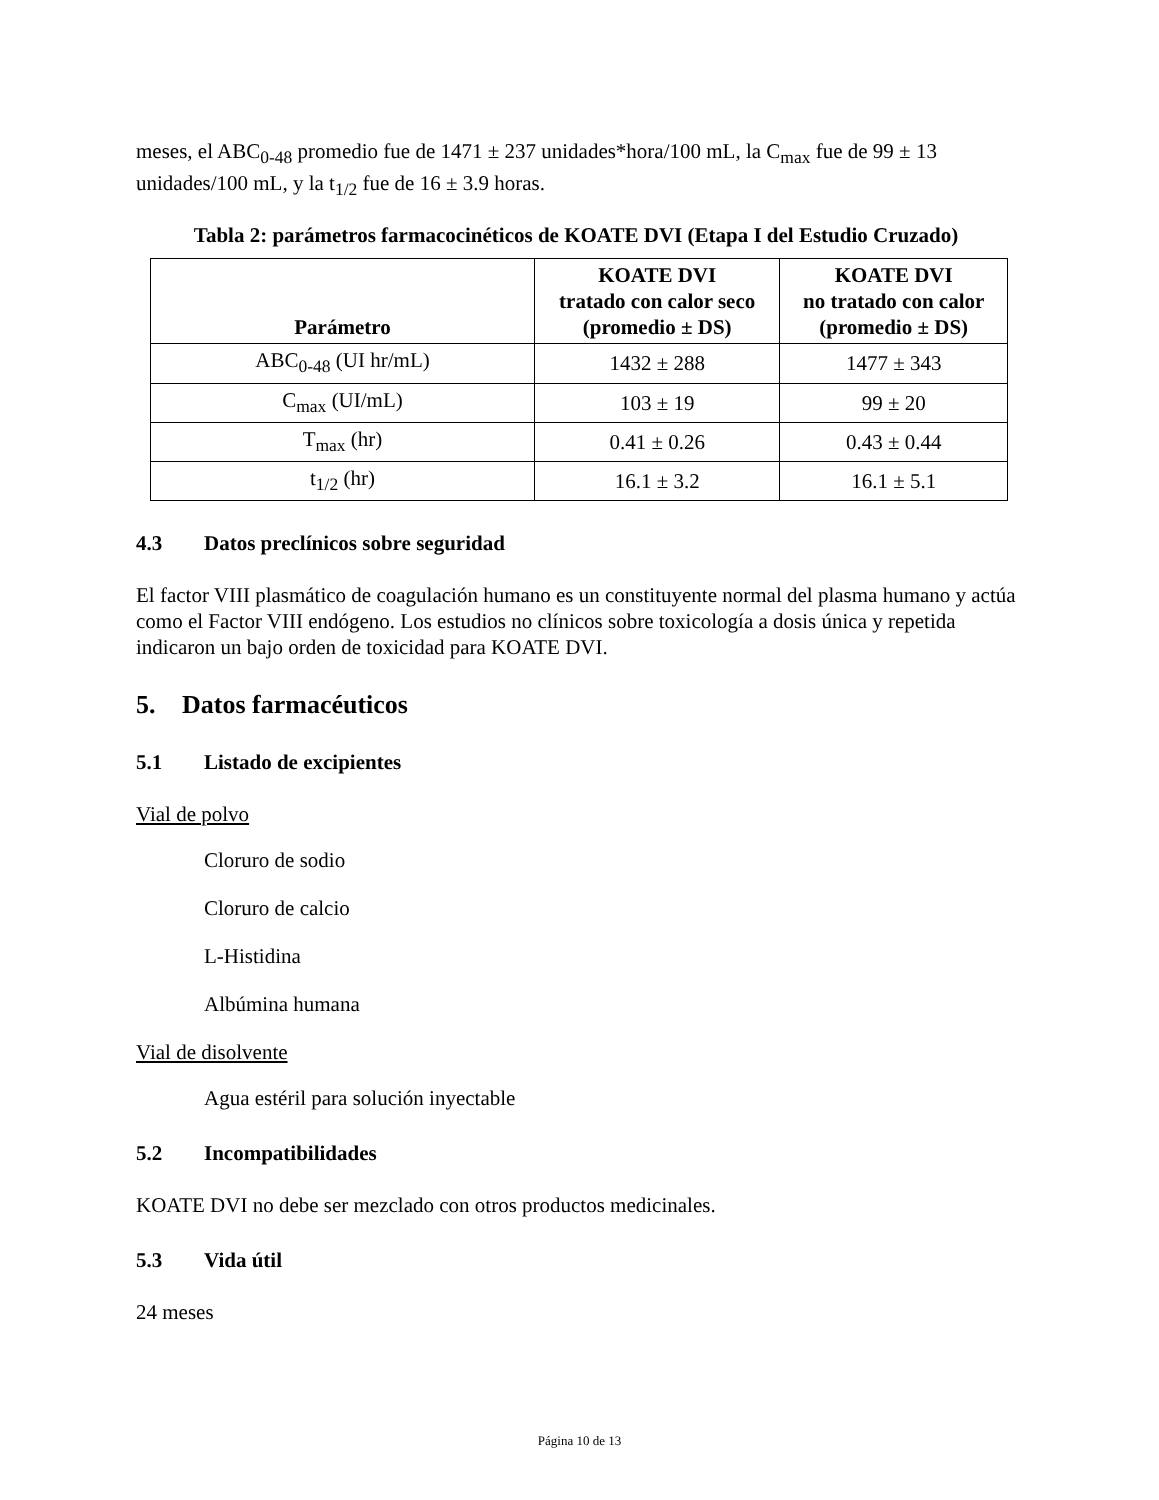meses, el ABC<sub>0-48</sub> promedio fue de 1471 ± 237 unidades*hora/100 mL, la C<sub>max</sub> fue de 99 ± 13 unidades/100 mL, y la t<sub>1/2</sub> fue de 16 ± 3.9 horas.
Tabla 2: parámetros farmacocinéticos de KOATE DVI (Etapa I del Estudio Cruzado)
| Parámetro | KOATE DVI tratado con calor seco (promedio ± DS) | KOATE DVI no tratado con calor (promedio ± DS) |
| --- | --- | --- |
| ABC<sub>0-48</sub> (UI hr/mL) | 1432 ± 288 | 1477 ± 343 |
| C<sub>max</sub> (UI/mL) | 103 ± 19 | 99 ± 20 |
| T<sub>max</sub> (hr) | 0.41 ± 0.26 | 0.43 ± 0.44 |
| t<sub>1/2</sub> (hr) | 16.1 ± 3.2 | 16.1 ± 5.1 |
4.3 Datos preclínicos sobre seguridad
El factor VIII plasmático de coagulación humano es un constituyente normal del plasma humano y actúa como el Factor VIII endógeno. Los estudios no clínicos sobre toxicología a dosis única y repetida indicaron un bajo orden de toxicidad para KOATE DVI.
5. Datos farmacéuticos
5.1 Listado de excipientes
Vial de polvo
Cloruro de sodio
Cloruro de calcio
L-Histidina
Albúmina humana
Vial de disolvente
Agua estéril para solución inyectable
5.2 Incompatibilidades
KOATE DVI no debe ser mezclado con otros productos medicinales.
5.3 Vida útil
24 meses
Página 10 de 13